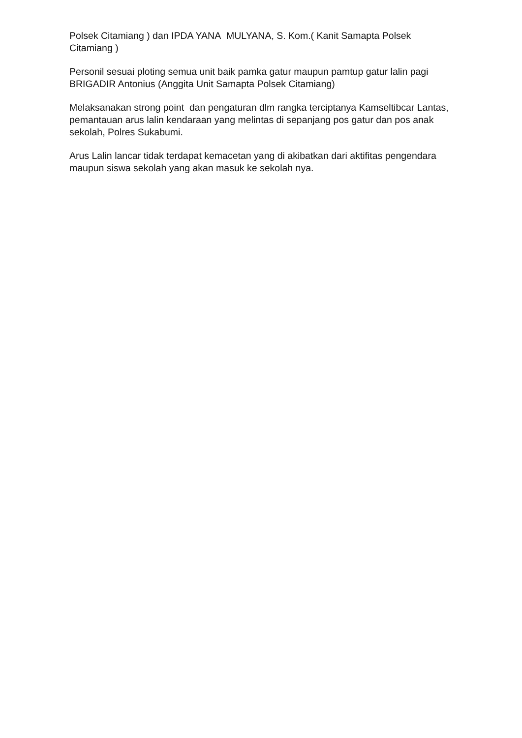Polsek Citamiang ) dan IPDA YANA MULYANA, S. Kom.( Kanit Samapta Polsek Citamiang )
Personil sesuai ploting semua unit baik pamka gatur maupun pamtup gatur lalin pagi BRIGADIR Antonius (Anggita Unit Samapta Polsek Citamiang)
Melaksanakan strong point dan pengaturan dlm rangka terciptanya Kamseltibcar Lantas, pemantauan arus lalin kendaraan yang melintas di sepanjang pos gatur dan pos anak sekolah, Polres Sukabumi.
Arus Lalin lancar tidak terdapat kemacetan yang di akibatkan dari aktifitas pengendara maupun siswa sekolah yang akan masuk ke sekolah nya.